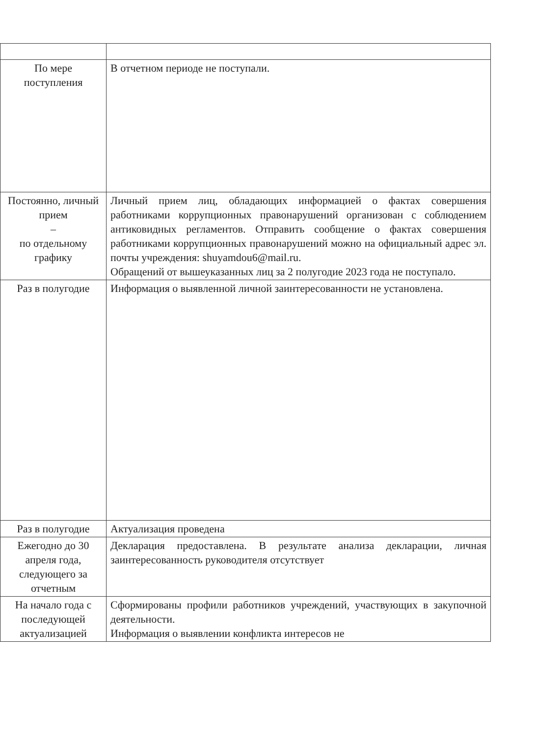| По мере поступления | В отчетном периоде не поступали. |
| Постоянно, личный прием – по отдельному графику | Личный прием лиц, обладающих информацией о фактах совершения работниками коррупционных правонарушений организован с соблюдением антиковидных регламентов. Отправить сообщение о фактах совершения работниками коррупционных правонарушений можно на официальный адрес эл. почты учреждения: shuyamdou6@mail.ru. Обращений от вышеуказанных лиц за 2 полугодие 2023 года не поступало. |
| Раз в полугодие | Информация о выявленной личной заинтересованности не установлена. |
| Раз в полугодие | Актуализация проведена |
| Ежегодно до 30 апреля года, следующего за отчетным | Декларация предоставлена. В результате анализа декларации, личная заинтересованность руководителя отсутствует |
| На начало года с последующей актуализацией | Сформированы профили работников учреждений, участвующих в закупочной деятельности. Информация о выявлении конфликта интересов не |